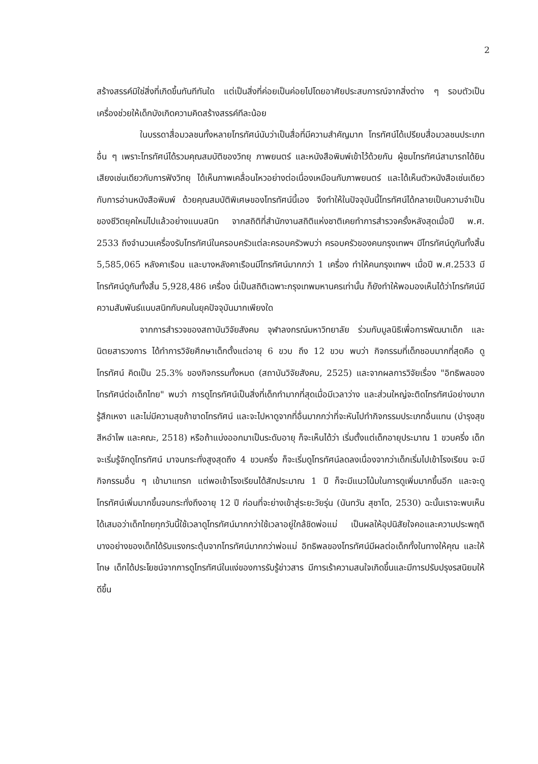2
สร้างสรรค์มิใช่สิ่งที่เกิดขึ้นทันทีทันใด แต่เป็นสิ่งที่ค่อยเป็นค่อยไปโดยอาศัยประสบการณ์จากสิ่งต่าง ๆ รอบตัวเป็นเครื่องช่วยให้เด็กบังเกิดความคิดสร้างสรรค์ทีละน้อย
ในบรรดาสื่อมวลชนทั้งหลายโทรทัศน์นับว่าเป็นสื่อที่มีความสำคัญมาก โทรทัศน์ได้เปรียบสื่อมวลชนประเภทอื่น ๆ เพราะโทรทัศน์ได้รวมคุณสมบัติของวิทยุ ภาพยนตร์ และหนังสือพิมพ์เข้าไว้ด้วยกัน ผู้ชมโทรทัศน์สามารถได้ยินเสียงเช่นเดียวกับการฟังวิทยุ ได้เห็นภาพเคลื่อนไหวอย่างต่อเนื่องเหมือนกับภาพยนตร์ และได้เห็นตัวหนังสือเช่นเดียวกับการอ่านหนังสือพิมพ์ ด้วยคุณสมบัติพิเศษของโทรทัศน์นี้เอง จึงทำให้ในปัจจุบันนี้โทรทัศน์ได้กลายเป็นความจำเป็นของชีวิตยุคใหม่ไปแล้วอย่างแนบสนิท จากสถิติที่สำนักงานสถิติแห่งชาติเคยทำการสำรวจครั้งหลังสุดเมื่อปี พ.ศ. 2533 ถึงจำนวนเครื่องรับโทรทัศน์ในครอบครัวแต่ละครอบครัวพบว่า ครอบครัวของคนกรุงเทพฯ มีโทรทัศน์ดูกันทั้งสิ้น 5,585,065 หลังคาเรือน และบางหลังคาเรือนมีโทรทัศน์มากกว่า 1 เครื่อง ทำให้คนกรุงเทพฯ เมื่อปี พ.ศ.2533 มีโทรทัศน์ดูกันทั้งสิ้น 5,928,486 เครื่อง นี่เป็นสถิติเฉพาะกรุงเทพมหานครเท่านั้น ก็ยังทำให้พอมองเห็นได้ว่าโทรทัศน์มีความสัมพันธ์แนบสนิทกับคนในยุคปัจจุบันมากเพียงใด
จากการสำรวจของสถาบันวิจัยสังคม จุฬาลงกรณ์มหาวิทยาลัย ร่วมกับมูลนิธิเพื่อการพัฒนาเด็ก และนิตยสารวงการ ได้ทำการวิจัยศึกษาเด็กตั้งแต่อายุ 6 ขวบ ถึง 12 ขวบ พบว่า กิจกรรมที่เด็กชอบมากที่สุดคือ ดูโทรทัศน์ คิดเป็น 25.3% ของกิจกรรมทั้งหมด (สถาบันวิจัยสังคม, 2525) และจากผลการวิจัยเรื่อง "อิทธิพลของโทรทัศน์ต่อเด็กไทย" พบว่า การดูโทรทัศน์เป็นสิ่งที่เด็กทำมากที่สุดเมื่อมีเวลาว่าง และส่วนใหญ่จะติดโทรทัศน์อย่างมาก รู้สึกเหงา และไม่มีความสุขถ้าขาดโทรทัศน์ และจะไปหาดูจากที่อื่นมากกว่าที่จะหันไปทำกิจกรรมประเภทอื่นแทน (บำรุงสุข สีหอำไพ และคณะ, 2518) หรือถ้าแบ่งออกมาเป็นระดับอายุ ก็จะเห็นได้ว่า เริ่มตั้งแต่เด็กอายุประมาณ 1 ขวบครึ่ง เด็กจะเริ่มรู้จักดูโทรทัศน์ มาจนกระทั่งสูงสุดถึง 4 ขวบครึ่ง ก็จะเริ่มดูโทรทัศน์ลดลงเนื่องจากว่าเด็กเริ่มไปเข้าโรงเรียน จะมีกิจกรรมอื่น ๆ เข้ามาแทรก แต่พอเข้าโรงเรียนได้สักประมาณ 1 ปี ก็จะมีแนวโน้มในการดูเพิ่มมากขึ้นอีก และจะดูโทรทัศน์เพิ่มมากขึ้นจนกระทั่งถึงอายุ 12 ปี ก่อนที่จะย่างเข้าสู่ระยะวัยรุ่น (นันทวัน สุชาโต, 2530) ฉะนั้นเราจะพบเห็นได้เสมอว่าเด็กไทยทุกวันนี้ใช้เวลาดูโทรทัศน์มากกว่าใช้เวลาอยู่ใกล้ชิดพ่อแม่ เป็นผลให้อุปนิสัยใจคอและความประพฤติบางอย่างของเด็กได้รับแรงกระตุ้นจากโทรทัศน์มากกว่าพ่อแม่ อิทธิพลของโทรทัศน์มีผลต่อเด็กทั้งในทางให้คุณ และให้โทษ เด็กได้ประโยชน์จากการดูโทรทัศน์ในแง่ของการรับรู้ข่าวสาร มีการเร้าความสนใจเกิดขึ้นและมีการปรับปรุงรสนิยมให้ดีขึ้น